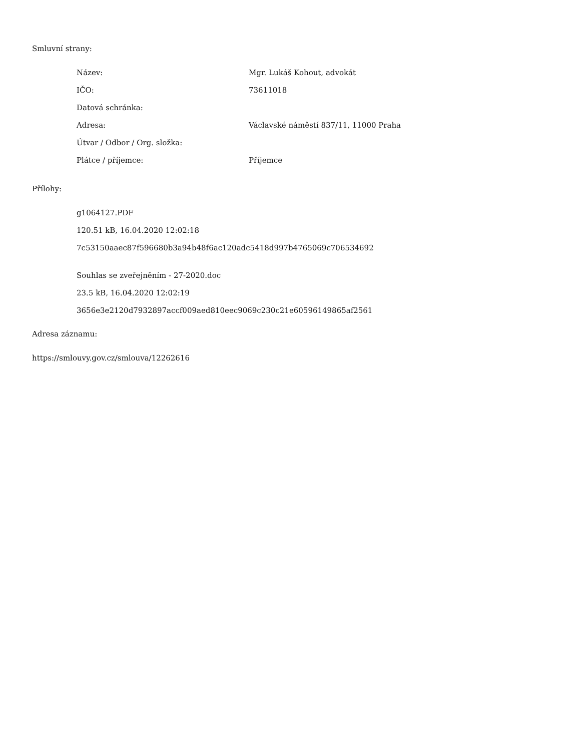Smluvní strany:
| Název: | Mgr. Lukáš Kohout, advokát |
| IČO: | 73611018 |
| Datová schránka: | |
| Adresa: | Václavské náměstí 837/11, 11000 Praha |
| Útvar / Odbor / Org. složka: | |
| Plátce / příjemce: | Příjemce |
Přílohy:
g1064127.PDF
120.51 kB, 16.04.2020 12:02:18
7c53150aaec87f596680b3a94b48f6ac120adc5418d997b4765069c706534692
Souhlas se zveřejněním - 27-2020.doc
23.5 kB, 16.04.2020 12:02:19
3656e3e2120d7932897accf009aed810eec9069c230c21e60596149865af2561
Adresa záznamu:
https://smlouvy.gov.cz/smlouva/12262616